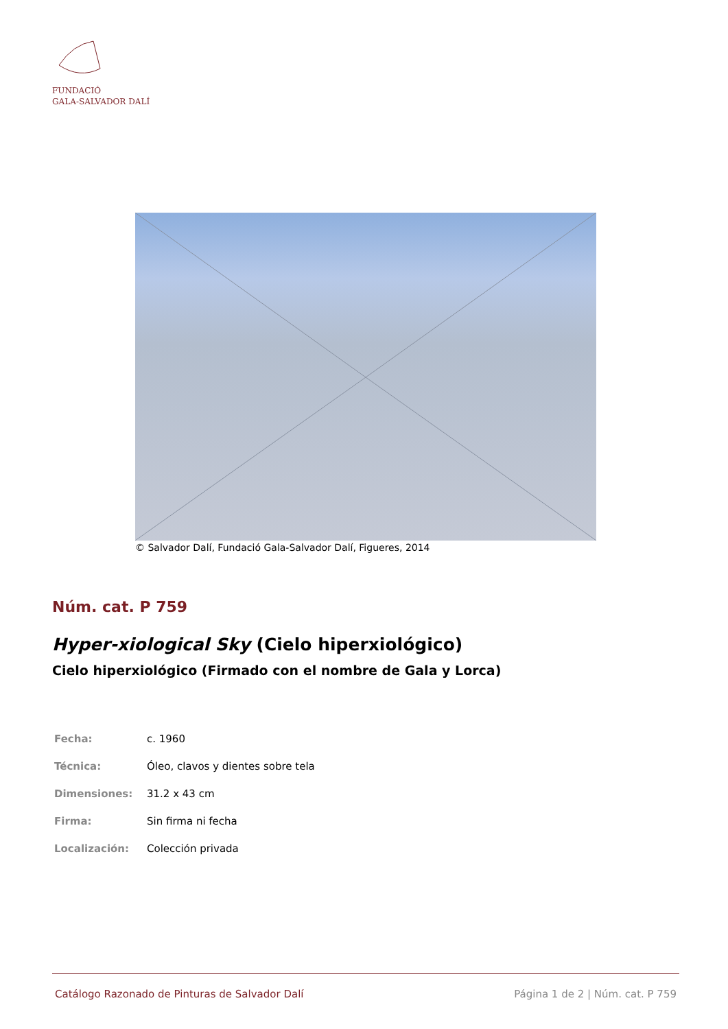FUNDACIÓ
GALA-SALVADOR DALÍ
© Salvador Dalí, Fundació Gala-Salvador Dalí, Figueres, 2014
Núm. cat. P 759
Hyper-xiological Sky (Cielo hiperxiológico)
Cielo hiperxiológico (Firmado con el nombre de Gala y Lorca)
| Fecha: | c. 1960 |
| Técnica: | Óleo, clavos y dientes sobre tela |
| Dimensiones: | 31.2 x 43 cm |
| Firma: | Sin firma ni fecha |
| Localización: | Colección privada |
Catálogo Razonado de Pinturas de Salvador Dalí Página 1 de 2 | Núm. cat. P 759